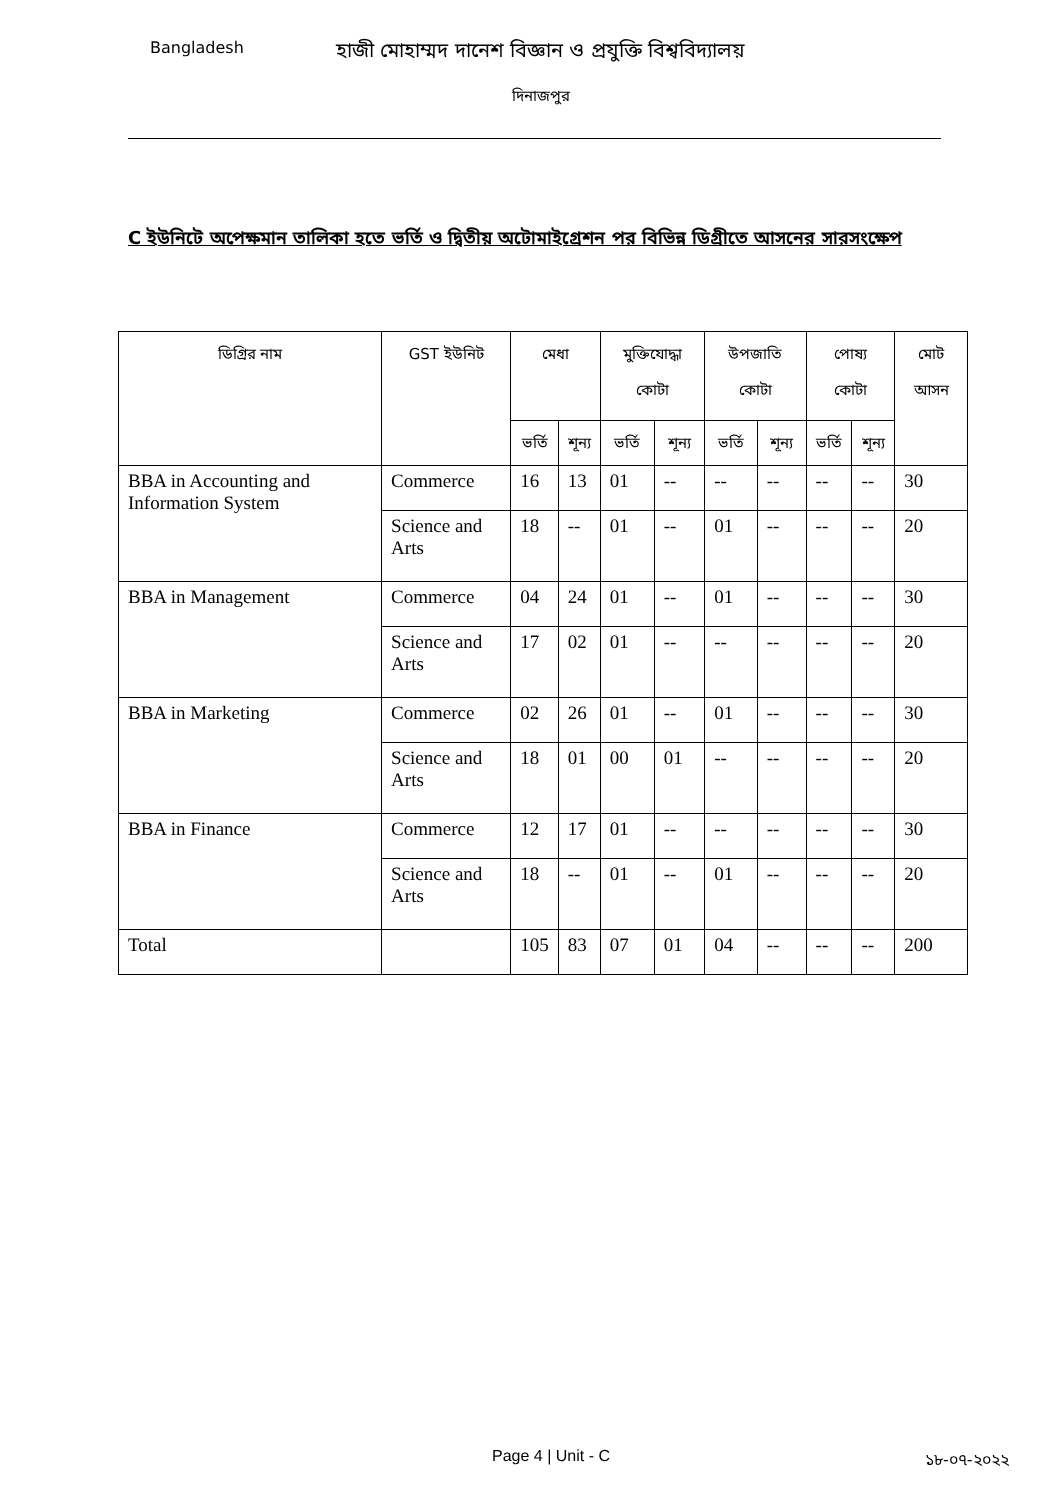Bangladesh
হাজী মোহাম্মদ দানেশ বিজ্ঞান ও প্রযুক্তি বিশ্ববিদ্যালয়
দিনাজপুর
C ইউনিটে অপেক্ষমান তালিকা হতে ভর্তি ও দ্বিতীয় অটোমাইগ্রেশন পর বিভিন্ন ডিগ্রীতে আসনের সারসংক্ষেপ
| ডিগ্রির নাম | GST ইউনিট | মেধা | | মুক্তিযোদ্ধা কোটা | | উপজাতি কোটা | | পোষ্য কোটা | | মোট আসন |
| --- | --- | --- | --- | --- | --- | --- | --- | --- | --- | --- |
| | | ভর্তি | শূন্য | ভর্তি | শূন্য | ভর্তি | শূন্য | ভর্তি | শূন্য | |
| BBA in Accounting and Information System | Commerce | 16 | 13 | 01 | -- | -- | -- | -- | -- | 30 |
| | Science and Arts | 18 | -- | 01 | -- | 01 | -- | -- | -- | 20 |
| BBA in Management | Commerce | 04 | 24 | 01 | -- | 01 | -- | -- | -- | 30 |
| | Science and Arts | 17 | 02 | 01 | -- | -- | -- | -- | -- | 20 |
| BBA in Marketing | Commerce | 02 | 26 | 01 | -- | 01 | -- | -- | -- | 30 |
| | Science and Arts | 18 | 01 | 00 | 01 | -- | -- | -- | -- | 20 |
| BBA in Finance | Commerce | 12 | 17 | 01 | -- | -- | -- | -- | -- | 30 |
| | Science and Arts | 18 | -- | 01 | -- | 01 | -- | -- | -- | 20 |
| Total | | 105 | 83 | 07 | 01 | 04 | -- | -- | -- | 200 |
Page 4 | Unit - C ১৮-০৭-২০২২